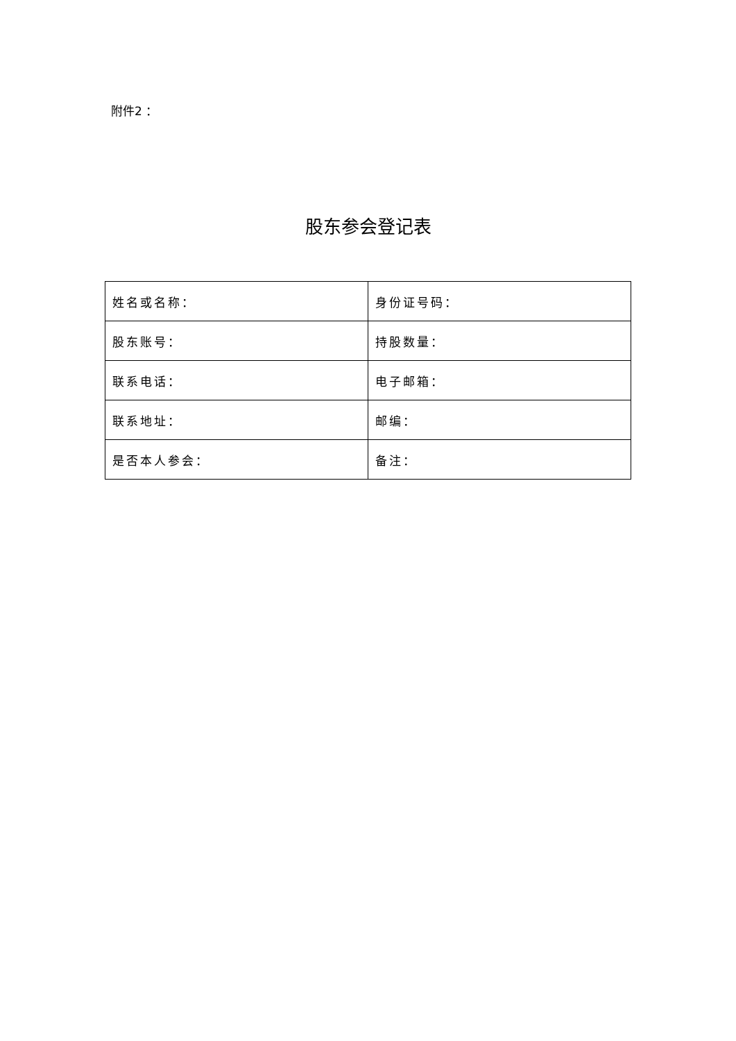附件2 ：
股东参会登记表
| 姓名或名称： | 身份证号码： |
| 股东账号： | 持股数量： |
| 联系电话： | 电子邮箱： |
| 联系地址： | 邮编： |
| 是否本人参会： | 备注： |